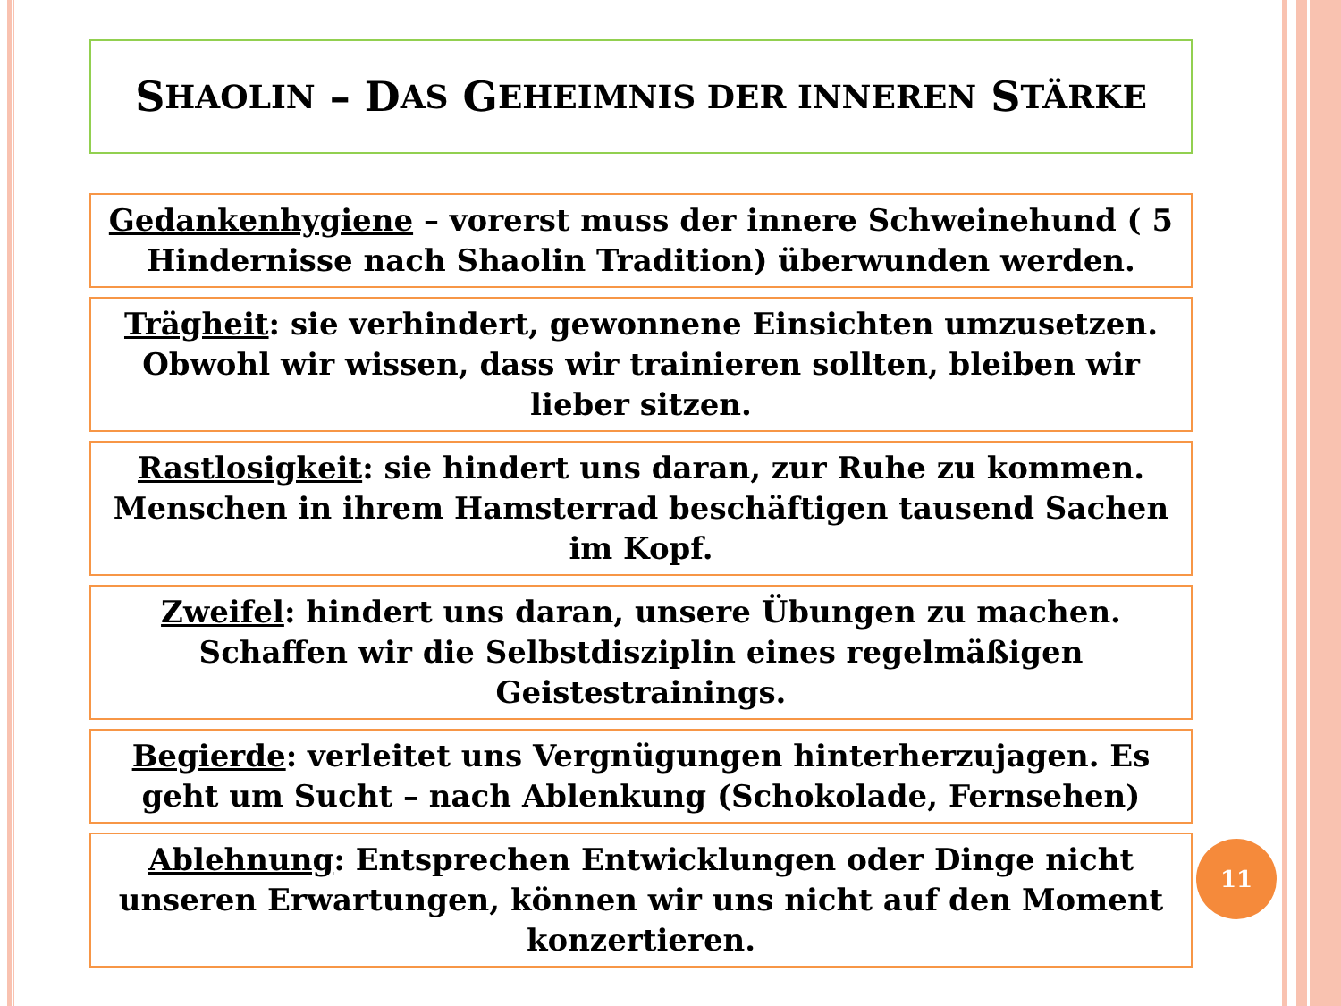S HAOLIN – D AS G EHEIMNIS DER INNEREN S TÄRKE
Gedankenhygiene – vorerst muss der innere Schweinehund ( 5 Hindernisse nach Shaolin Tradition) überwunden werden.
Trägheit: sie verhindert, gewonnene Einsichten umzusetzen. Obwohl wir wissen, dass wir trainieren sollten, bleiben wir lieber sitzen.
Rastlosigkeit: sie hindert uns daran, zur Ruhe zu kommen. Menschen in ihrem Hamsterrad beschäftigen tausend Sachen im Kopf.
Zweifel: hindert uns daran, unsere Übungen zu machen. Schaffen wir die Selbstdisziplin eines regelmäßigen Geistestrainings.
Begierde: verleitet uns Vergnügungen hinterherzujagen. Es geht um Sucht – nach Ablenkung (Schokolade, Fernsehen)
Ablehnung: Entsprechen Entwicklungen oder Dinge nicht unseren Erwartungen, können wir uns nicht auf den Moment konzertieren.
11